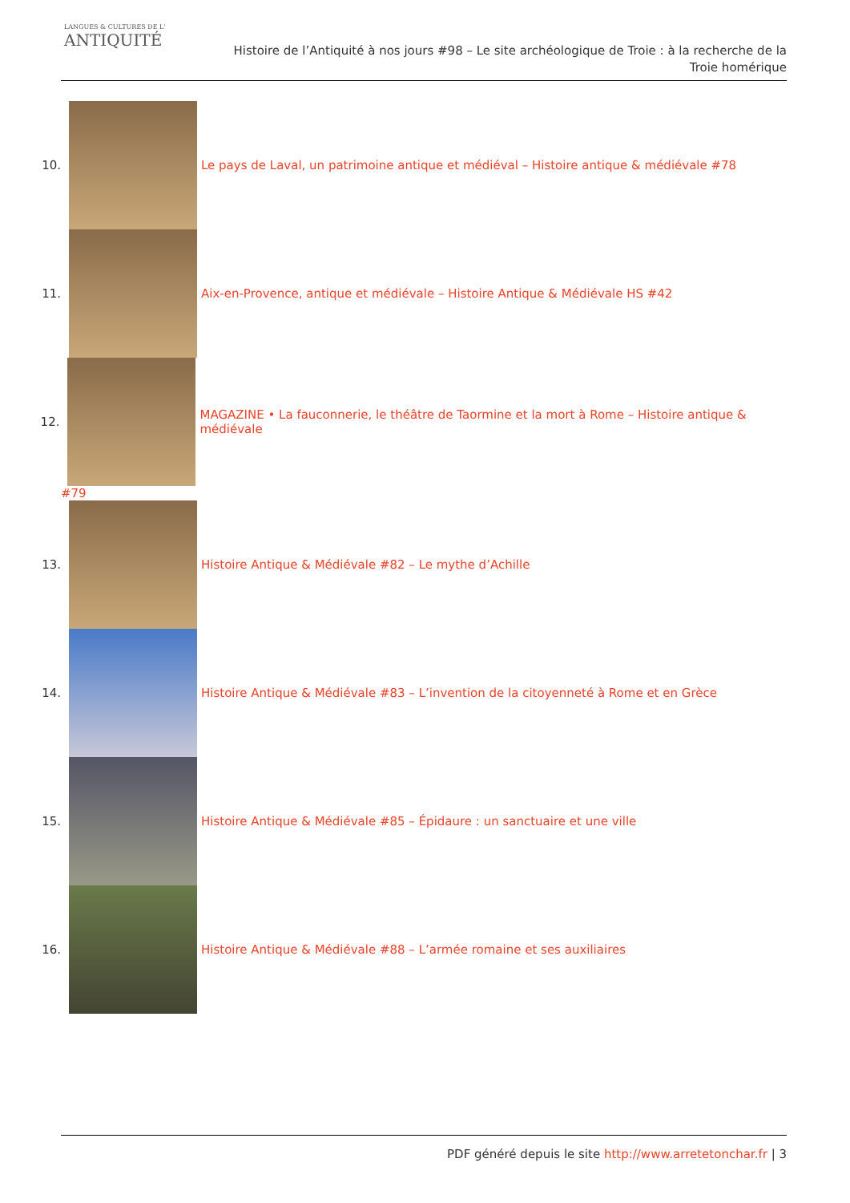LANGUES & CULTURES DE L'
ANTIQUITÉ
Histoire de l’Antiquité à nos jours #98 – Le site archéologique de Troie : à la recherche de la Troie homérique
10.
Le pays de Laval, un patrimoine antique et médiéval – Histoire antique & médiévale #78
11.
Aix-en-Provence, antique et médiévale – Histoire Antique & Médiévale HS #42
12.
MAGAZINE • La fauconnerie, le théâtre de Taormine et la mort à Rome – Histoire antique & médiévale
#79
13.
Histoire Antique & Médiévale #82 – Le mythe d’Achille
14.
Histoire Antique & Médiévale #83 – L’invention de la citoyenneté à Rome et en Grèce
15.
Histoire Antique & Médiévale #85 – Épidaure : un sanctuaire et une ville
16.
Histoire Antique & Médiévale #88 – L’armée romaine et ses auxiliaires
PDF généré depuis le site http://www.arretetonchar.fr | 3